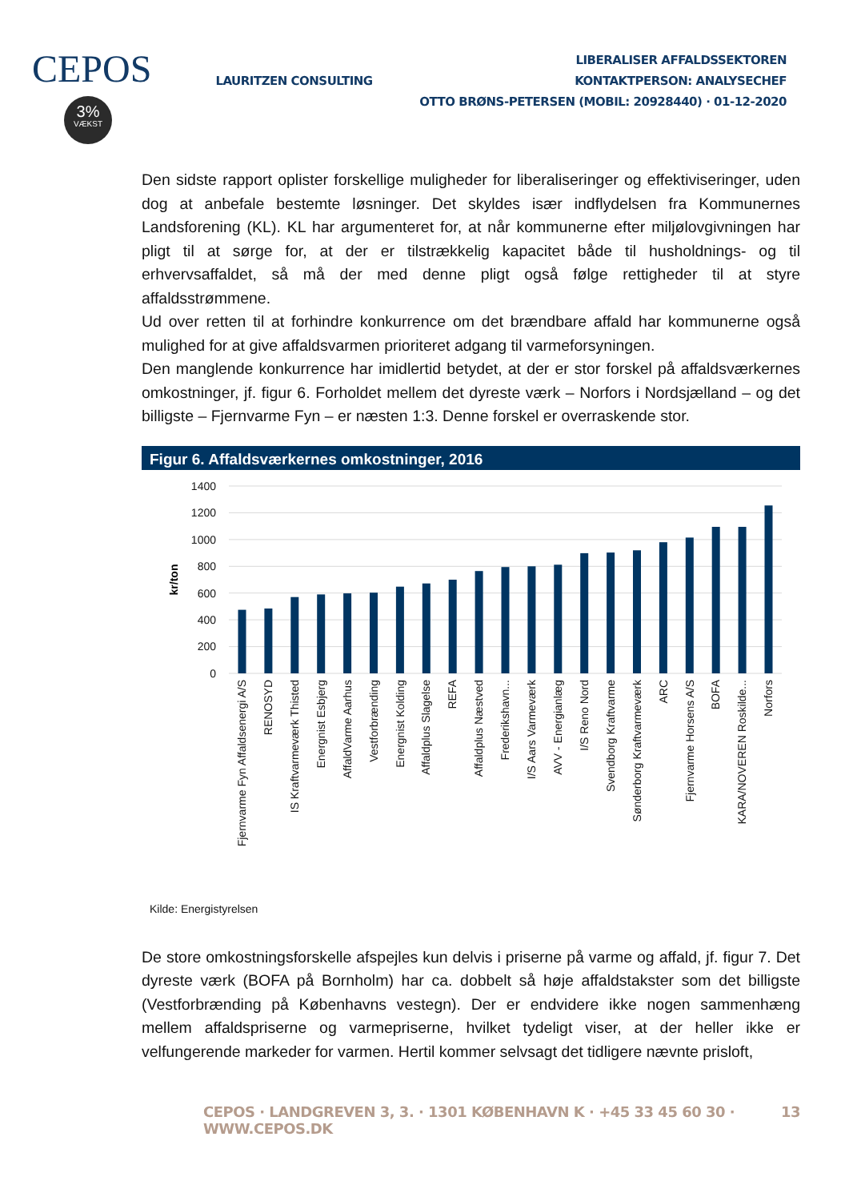CEPOS
3%
VÆKST
LAURITZEN CONSULTING
LIBERALISER AFFALDSSEKTOREN
KONTAKTPERSON: ANALYSECHEF
OTTO BRØNS-PETERSEN (MOBIL: 20928440) · 01-12-2020
Den sidste rapport oplister forskellige muligheder for liberaliseringer og effektiviseringer, uden dog at anbefale bestemte løsninger. Det skyldes især indflydelsen fra Kommunernes Landsforening (KL). KL har argumenteret for, at når kommunerne efter miljølovgivningen har pligt til at sørge for, at der er tilstrækkelig kapacitet både til husholdnings- og til erhvervsaffaldet, så må der med denne pligt også følge rettigheder til at styre affaldsstrømmene.
Ud over retten til at forhindre konkurrence om det brændbare affald har kommunerne også mulighed for at give affaldsvarmen prioriteret adgang til varmeforsyningen.
Den manglende konkurrence har imidlertid betydet, at der er stor forskel på affaldsværkernes omkostninger, jf. figur 6. Forholdet mellem det dyreste værk – Norfors i Nordsjælland – og det billigste – Fjernvarme Fyn – er næsten 1:3. Denne forskel er overraskende stor.
Figur 6. Affaldsværkernes omkostninger, 2016
1400
1200
1000
800
600
400
200
0
kr/ton
Fjernvarme Fyn Affaldsenergi A/S
RENOSYD
IS Kraftvarmeværk Thisted
Energnist Esbjerg
AffaldVarme Aarhus
Vestforbrænding
Energnist Kolding
Affaldplus Slagelse
REFA
Affaldplus Næstved
Frederikshavn...
I/S Aars Varmeværk
AVV - Energianlæg
I/S Reno Nord
Svendborg Kraftvarme
Sønderborg Kraftvarmeværk
ARC
Fjernvarme Horsens A/S
BOFA
KARA/NOVEREN Roskilde...
Norfors
Kilde: Energistyrelsen
De store omkostningsforskelle afspejles kun delvis i priserne på varme og affald, jf. figur 7. Det dyreste værk (BOFA på Bornholm) har ca. dobbelt så høje affaldstakster som det billigste (Vestforbrænding på Københavns vestegn). Der er endvidere ikke nogen sammenhæng mellem affaldspriserne og varmepriserne, hvilket tydeligt viser, at der heller ikke er velfungerende markeder for varmen. Hertil kommer selvsagt det tidligere nævnte prisloft,
CEPOS · LANDGREVEN 3, 3. · 1301 KØBENHAVN K · +45 33 45 60 30 · WWW.CEPOS.DK 13